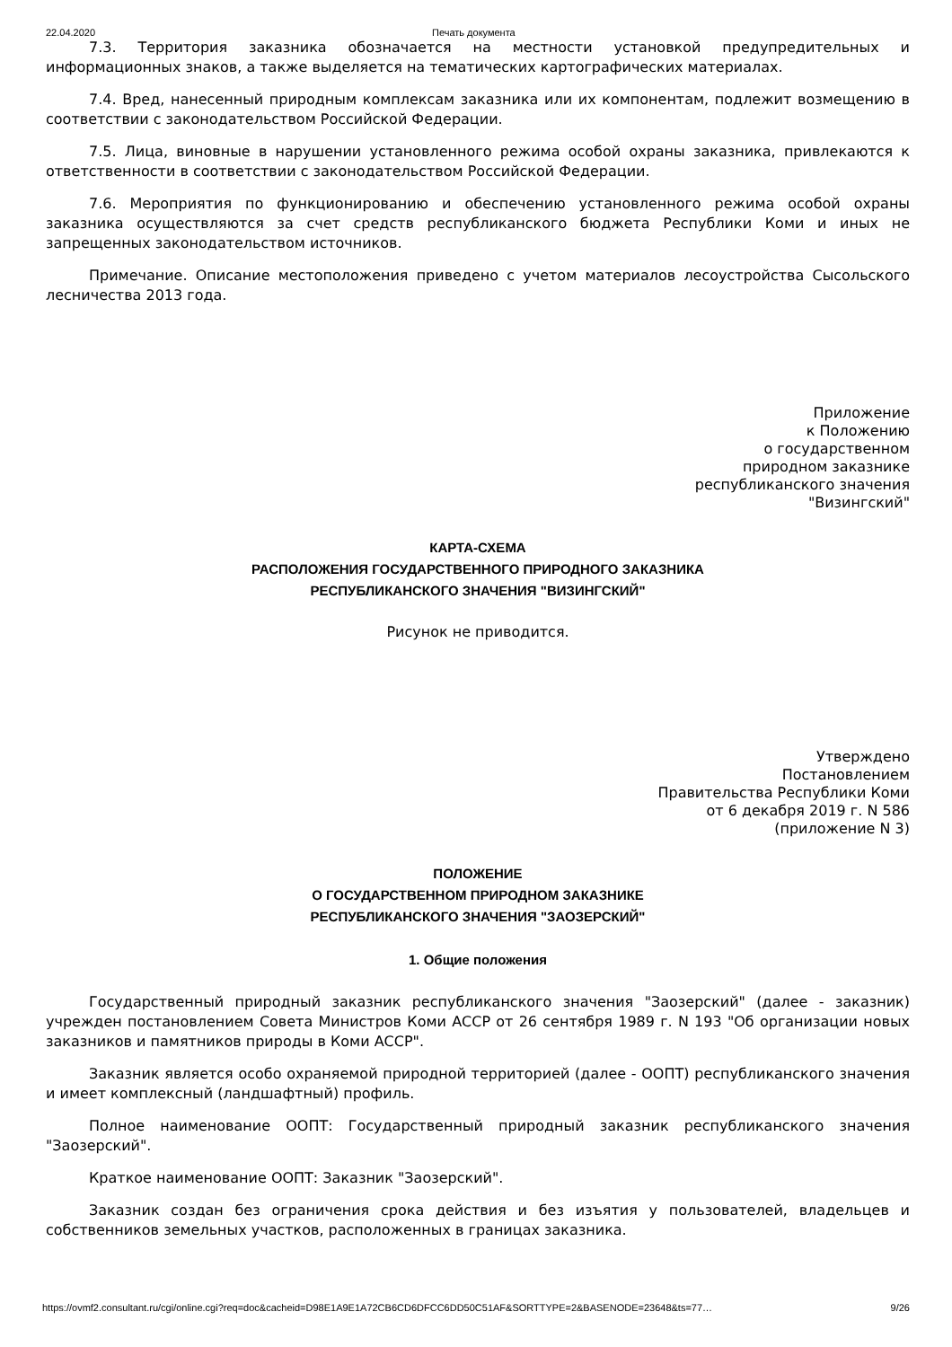22.04.2020 Печать документа
7.3. Территория заказника обозначается на местности установкой предупредительных и информационных знаков, а также выделяется на тематических картографических материалах.
7.4. Вред, нанесенный природным комплексам заказника или их компонентам, подлежит возмещению в соответствии с законодательством Российской Федерации.
7.5. Лица, виновные в нарушении установленного режима особой охраны заказника, привлекаются к ответственности в соответствии с законодательством Российской Федерации.
7.6. Мероприятия по функционированию и обеспечению установленного режима особой охраны заказника осуществляются за счет средств республиканского бюджета Республики Коми и иных не запрещенных законодательством источников.
Примечание. Описание местоположения приведено с учетом материалов лесоустройства Сысольского лесничества 2013 года.
Приложение
к Положению
о государственном
природном заказнике
республиканского значения
"Визингский"
КАРТА-СХЕМА
РАСПОЛОЖЕНИЯ ГОСУДАРСТВЕННОГО ПРИРОДНОГО ЗАКАЗНИКА
РЕСПУБЛИКАНСКОГО ЗНАЧЕНИЯ "ВИЗИНГСКИЙ"
Рисунок не приводится.
Утверждено
Постановлением
Правительства Республики Коми
от 6 декабря 2019 г. N 586
(приложение N 3)
ПОЛОЖЕНИЕ
О ГОСУДАРСТВЕННОМ ПРИРОДНОМ ЗАКАЗНИКЕ
РЕСПУБЛИКАНСКОГО ЗНАЧЕНИЯ "ЗАОЗЕРСКИЙ"
1. Общие положения
Государственный природный заказник республиканского значения "Заозерский" (далее - заказник) учрежден постановлением Совета Министров Коми АССР от 26 сентября 1989 г. N 193 "Об организации новых заказников и памятников природы в Коми АССР".
Заказник является особо охраняемой природной территорией (далее - ООПТ) республиканского значения и имеет комплексный (ландшафтный) профиль.
Полное наименование ООПТ: Государственный природный заказник республиканского значения "Заозерский".
Краткое наименование ООПТ: Заказник "Заозерский".
Заказник создан без ограничения срока действия и без изъятия у пользователей, владельцев и собственников земельных участков, расположенных в границах заказника.
https://ovmf2.consultant.ru/cgi/online.cgi?req=doc&cacheid=D98E1A9E1A72CB6CD6DFCC6DD50C51AF&SORTTYPE=2&BASENODE=23648&ts=77… 9/26